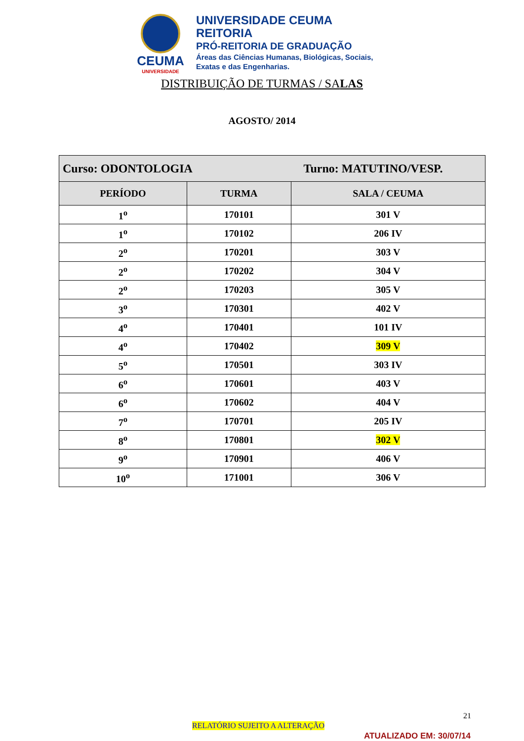CEUMA
UNIVERSIDADE
UNIVERSIDADE CEUMA
REITORIA
PRÓ-REITORIA DE GRADUAÇÃO
Áreas das Ciências Humanas, Biológicas, Sociais,
Exatas e das Engenharias.
DISTRIBUIÇÃO DE TURMAS / SALAS
AGOSTO/ 2014
| Curso: ODONTOLOGIA Turno: MATUTINO/VESP. | | |
| --- | --- | --- |
| PERÍODO | TURMA | SALA / CEUMA |
| 1<sup>o</sup> | 170101 | 301 V |
| 1<sup>o</sup> | 170102 | 206 IV |
| 2<sup>o</sup> | 170201 | 303 V |
| 2<sup>o</sup> | 170202 | 304 V |
| 2<sup>o</sup> | 170203 | 305 V |
| 3<sup>o</sup> | 170301 | 402 V |
| 4<sup>o</sup> | 170401 | 101 IV |
| 4<sup>o</sup> | 170402 | 309 V |
| 5<sup>o</sup> | 170501 | 303 IV |
| 6<sup>o</sup> | 170601 | 403 V |
| 6<sup>o</sup> | 170602 | 404 V |
| 7<sup>o</sup> | 170701 | 205 IV |
| 8<sup>o</sup> | 170801 | 302 V |
| 9<sup>o</sup> | 170901 | 406 V |
| 10<sup>o</sup> | 171001 | 306 V |
21
RELATÓRIO SUJEITO A ALTERAÇÃO
ATUALIZADO EM: 30/07/14